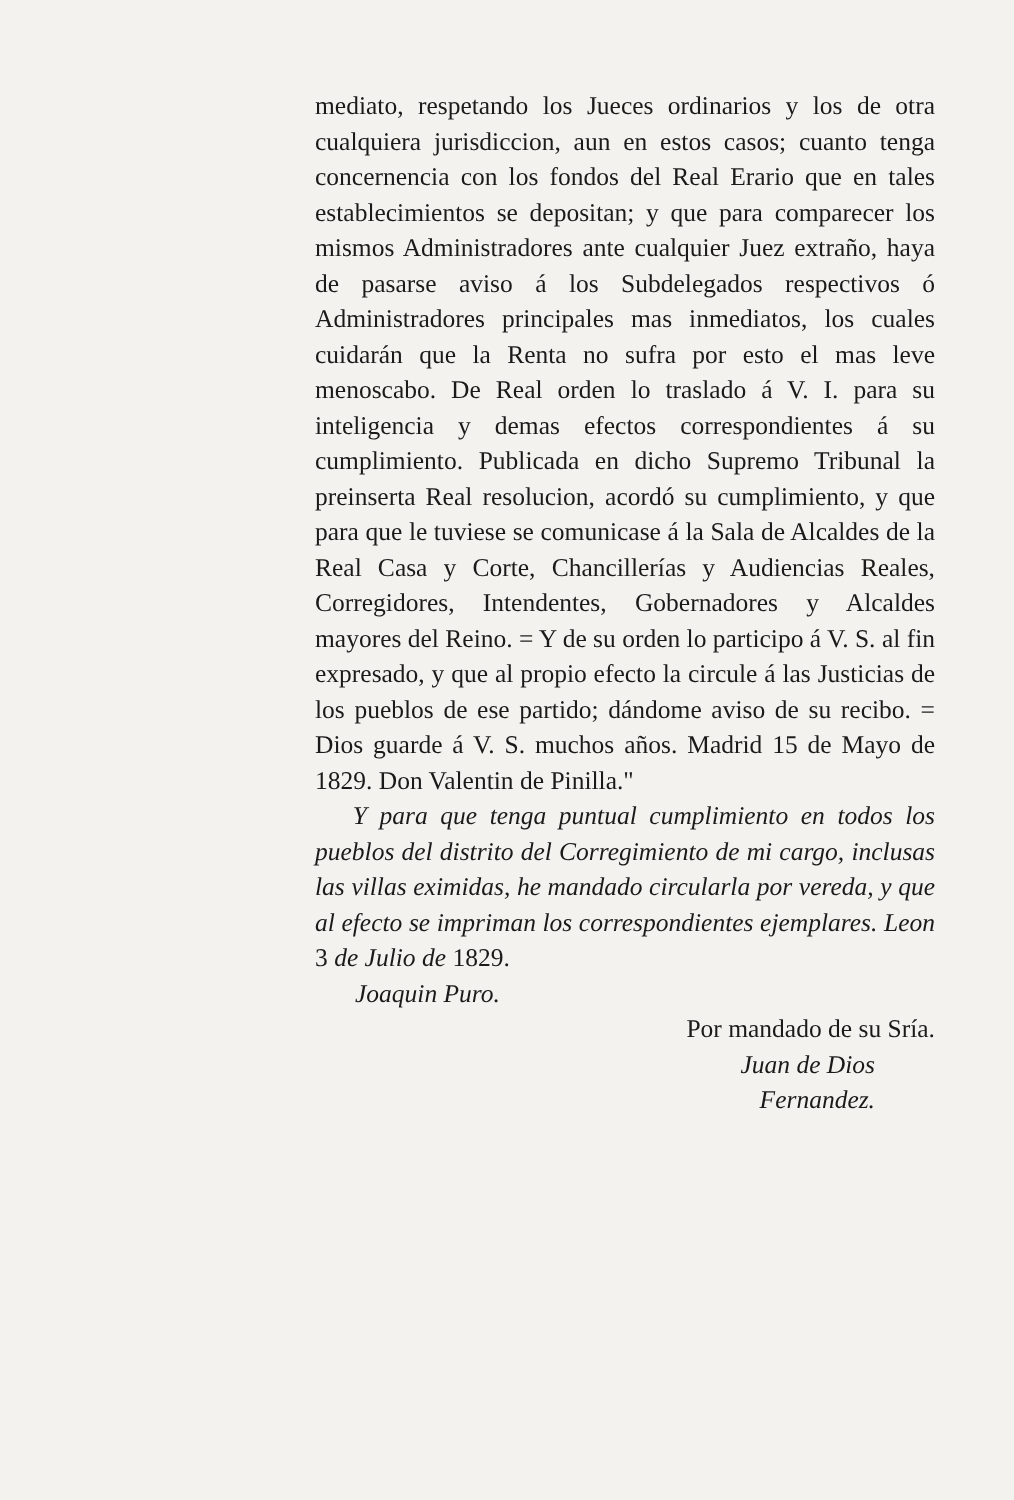mediato, respetando los Jueces ordinarios y los de otra cualquiera jurisdiccion, aun en estos casos; cuanto tenga concernencia con los fondos del Real Erario que en tales establecimientos se depositan; y que para comparecer los mismos Administradores ante cualquier Juez extraño, haya de pasarse aviso á los Subdelegados respectivos ó Administradores principales mas inmediatos, los cuales cuidarán que la Renta no sufra por esto el mas leve menoscabo. De Real orden lo traslado á V. I. para su inteligencia y demas efectos correspondientes á su cumplimiento. Publicada en dicho Supremo Tribunal la preinserta Real resolucion, acordó su cumplimiento, y que para que le tuviese se comunicase á la Sala de Alcaldes de la Real Casa y Corte, Chancillerías y Audiencias Reales, Corregidores, Intendentes, Gobernadores y Alcaldes mayores del Reino. = Y de su orden lo participo á V. S. al fin expresado, y que al propio efecto la circule á las Justicias de los pueblos de ese partido; dándome aviso de su recibo. = Dios guarde á V. S. muchos años. Madrid 15 de Mayo de 1829. Don Valentin de Pinilla."
Y para que tenga puntual cumplimiento en todos los pueblos del distrito del Corregimiento de mi cargo, inclusas las villas eximidas, he mandado circularla por vereda, y que al efecto se impriman los correspondientes ejemplares. Leon 3 de Julio de 1829.
Joaquin Puro.
Por mandado de su Sría.
Juan de Dios
Fernandez.